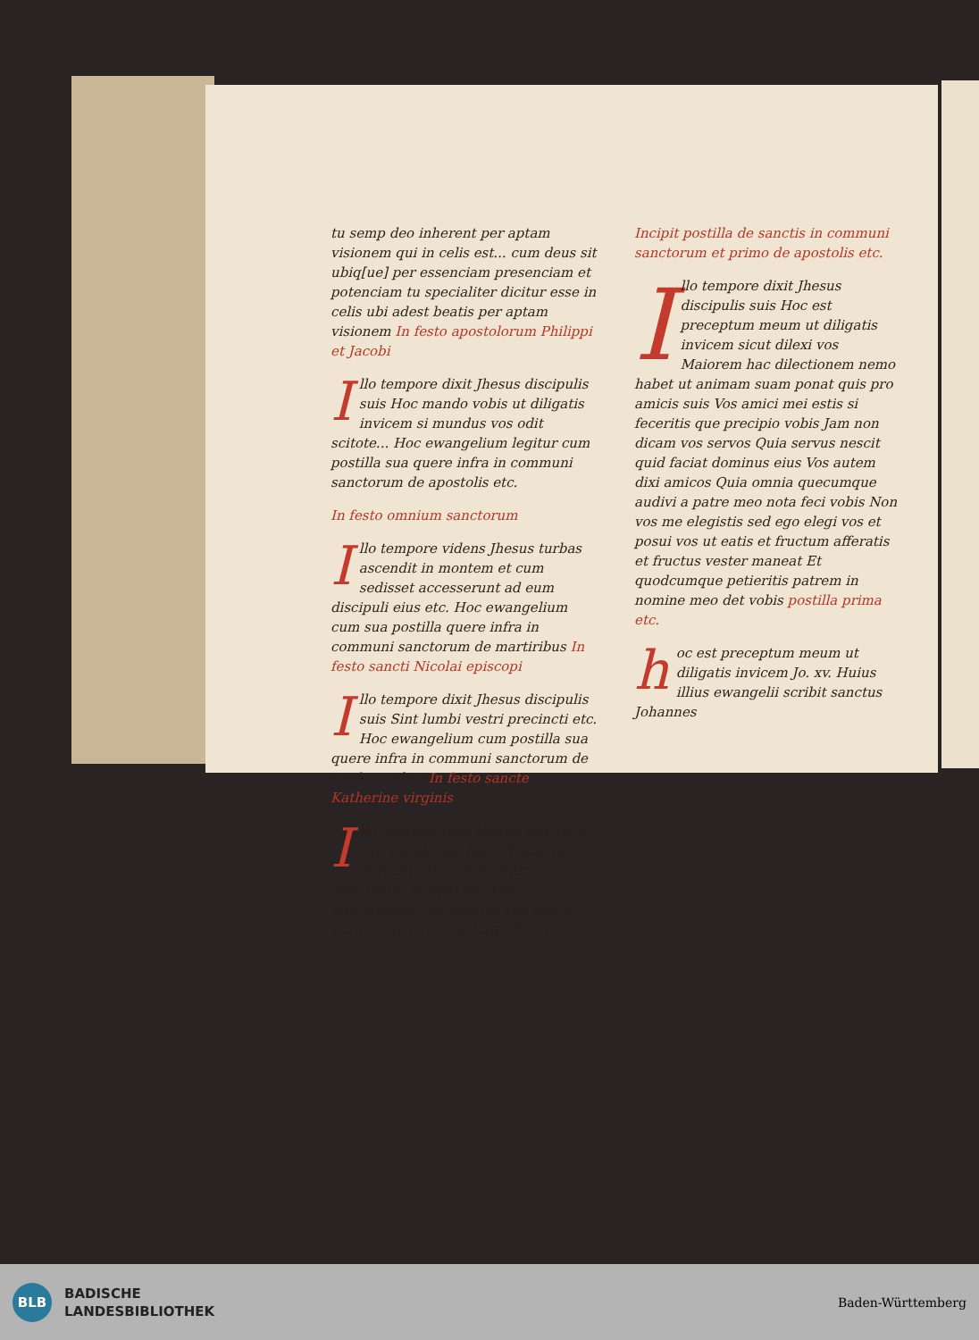tu semp deo inherent per aptam visionem qui in celis est... cum deus sit ubiq[ue] per essenciam presenciam et potenciam tu specialiter dicitur esse in celis ubi adest beatis per aptam visionem In festo apostolorum Philippi et Jacobi
Illo tempore dixit Jhesus discipulis suis Hoc mando vobis ut diligatis invicem si mundus vos odit scitote... Hoc ewangelium legitur cum postilla sua quere infra in communi sanctorum de apostolis etc.
In festo omnium sanctorum
Illo tempore videns Jhesus turbas ascendit in montem et cum sedisset accesserunt ad eum discipuli eius etc. Hoc ewangelium cum sua postilla quere infra in communi sanctorum de martiribus In festo sancti Nicolai episcopi
Illo tempore dixit Jhesus discipulis suis Sint lumbi vestri precincti etc. Hoc ewangelium cum postilla sua quere infra in communi sanctorum de confessoribus In festo sancte Katherine virginis
Illo tempore dixit Jhesus discipulis suis parabolam hanc Simile est regnum celorum thesauro abscondito in agro etc. Hoc ewangelium cum postilla sua quere infra in communi de virginibus etc.
Incipit postilla de sanctis in communi sanctorum et primo de apostolis etc.
Illo tempore dixit Jhesus discipulis suis Hoc est preceptum meum ut diligatis invicem sicut dilexi vos Maiorem hac dilectionem nemo habet ut animam suam ponat quis pro amicis suis Vos amici mei estis si feceritis que precipio vobis Jam non dicam vos servos Quia servus nescit quid faciat dominus eius Vos autem dixi amicos Quia omnia quecumque audivi a patre meo nota feci vobis Non vos me elegistis sed ego elegi vos et posui vos ut eatis et fructum afferatis et fructus vester maneat Et quodcumque petieritis patrem in nomine meo det vobis postilla prima etc.
hoc est preceptum meum ut diligatis invicem Jo. xv. Huius illius ewangelii scribit sanctus Johannes
BLB
BADISCHE
LANDESBIBLIOTHEK
Baden-Württemberg